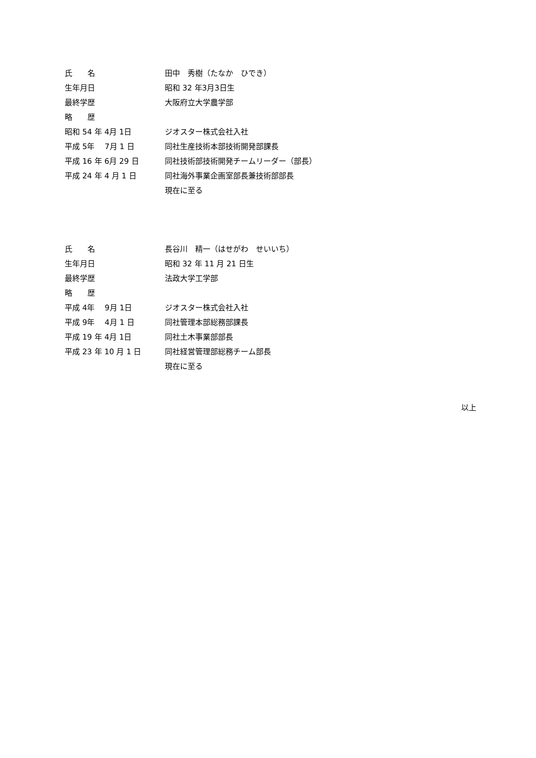氏　　名
田中　秀樹（たなか　ひでき）
生年月日
昭和 32 年3月3日生
最終学歴
大阪府立大学農学部
略　　歴
昭和 54 年 4月 1日
ジオスター株式会社入社
平成 5年　 7月 1 日
同社生産技術本部技術開発部課長
平成 16 年 6月 29 日
同社技術部技術開発チームリーダー（部長）
平成 24 年 4 月 1 日
同社海外事業企画室部長兼技術部部長
現在に至る
氏　　名
長谷川　精一（はせがわ　せいいち）
生年月日
昭和 32 年 11 月 21 日生
最終学歴
法政大学工学部
略　　歴
平成 4年　 9月 1日
ジオスター株式会社入社
平成 9年　 4月 1 日
同社管理本部総務部課長
平成 19 年 4月 1日
同社土木事業部部長
平成 23 年 10 月 1 日
同社経営管理部総務チーム部長
現在に至る
以上